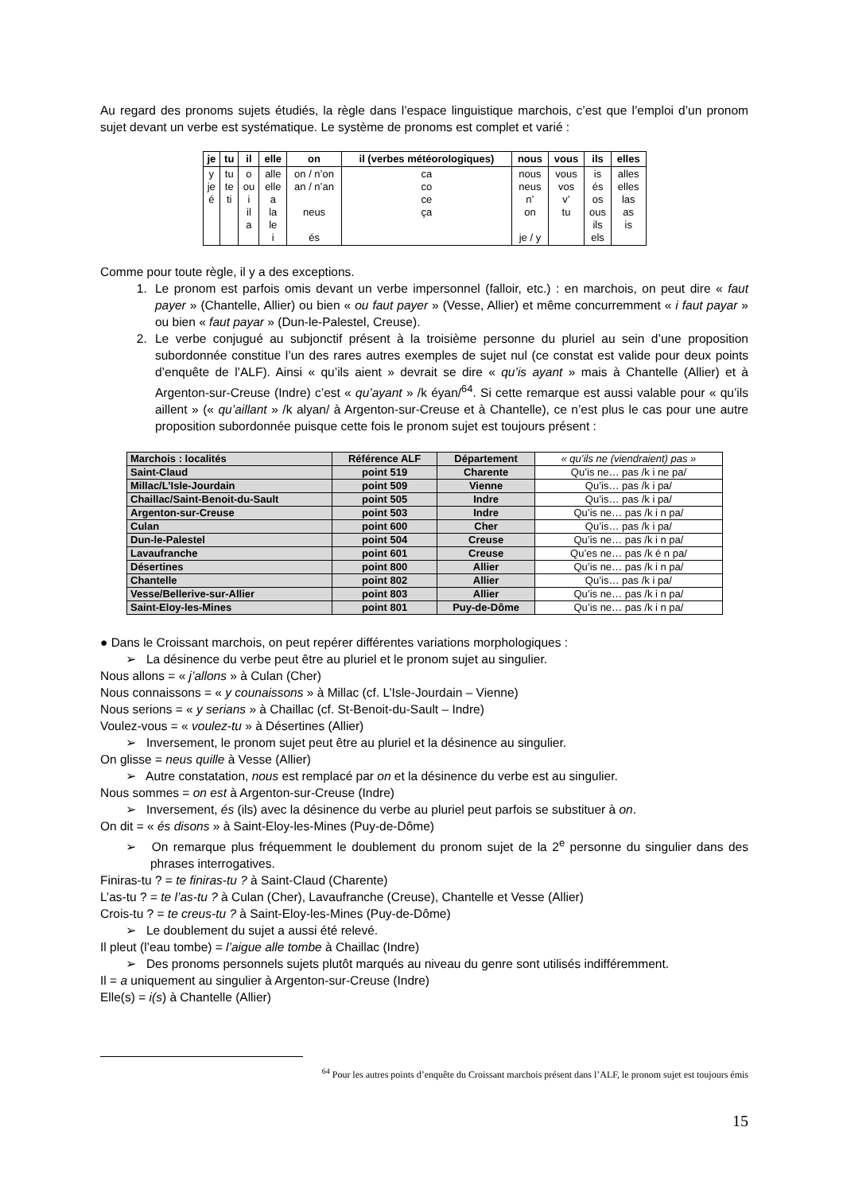Au regard des pronoms sujets étudiés, la règle dans l’espace linguistique marchois, c’est que l’emploi d’un pronom sujet devant un verbe est systématique. Le système de pronoms est complet et varié :
| je | tu | il | elle | on | il (verbes météorologiques) | nous | vous | ils | elles |
| --- | --- | --- | --- | --- | --- | --- | --- | --- | --- |
| y je é | tu te ti | o ou i il a | alle elle a la le i | on / n’on an / n’an neus és | ca co ce ça | nous neus n’ on je / y | vous vos v’ tu | is és os ous ils els | alles elles las as is |
Comme pour toute règle, il y a des exceptions.
1. Le pronom est parfois omis devant un verbe impersonnel (falloir, etc.) : en marchois, on peut dire « faut payer » (Chantelle, Allier) ou bien « ou faut payer » (Vesse, Allier) et même concurremment « i faut payar » ou bien « faut payar » (Dun-le-Palestel, Creuse).
2. Le verbe conjugué au subjonctif présent à la troisième personne du pluriel au sein d’une proposition subordonnée constitue l’un des rares autres exemples de sujet nul (ce constat est valide pour deux points d’enquête de l’ALF). Ainsi « qu’ils aient » devrait se dire « qu’is ayant » mais à Chantelle (Allier) et à Argenton-sur-Creuse (Indre) c’est « qu’ayant » /k éyan/<sup>64</sup>. Si cette remarque est aussi valable pour « qu’ils aillent » (« qu’aillant » /k alyan/ à Argenton-sur-Creuse et à Chantelle), ce n’est plus le cas pour une autre proposition subordonnée puisque cette fois le pronom sujet est toujours présent :
| Marchois : localités | Référence ALF | Département | « qu’ils ne (viendraient) pas » |
| Saint-Claud | point 519 | Charente | Qu’is ne… pas /k i ne pa/ |
| Millac/L’Isle-Jourdain | point 509 | Vienne | Qu’is… pas /k i pa/ |
| Chaillac/Saint-Benoit-du-Sault | point 505 | Indre | Qu’is… pas /k i pa/ |
| Argenton-sur-Creuse | point 503 | Indre | Qu’is ne… pas /k i n pa/ |
| Culan | point 600 | Cher | Qu’is… pas /k i pa/ |
| Dun-le-Palestel | point 504 | Creuse | Qu’is ne… pas /k i n pa/ |
| Lavaufranche | point 601 | Creuse | Qu’es ne… pas /k é n pa/ |
| Désertines | point 800 | Allier | Qu’is ne… pas /k i n pa/ |
| Chantelle | point 802 | Allier | Qu’is… pas /k i pa/ |
| Vesse/Bellerive-sur-Allier | point 803 | Allier | Qu’is ne… pas /k i n pa/ |
| Saint-Eloy-les-Mines | point 801 | Puy-de-Dôme | Qu’is ne… pas /k i n pa/ |
● Dans le Croissant marchois, on peut repérer différentes variations morphologiques :
➢ La désinence du verbe peut être au pluriel et le pronom sujet au singulier.
Nous allons = « j’allons » à Culan (Cher)
Nous connaissons = « y counaissons » à Millac (cf. L’Isle-Jourdain – Vienne)
Nous serions = « y serians » à Chaillac (cf. St-Benoit-du-Sault – Indre)
Voulez-vous = « voulez-tu » à Désertines (Allier)
➢ Inversement, le pronom sujet peut être au pluriel et la désinence au singulier.
On glisse = neus quille à Vesse (Allier)
➢ Autre constatation, nous est remplacé par on et la désinence du verbe est au singulier.
Nous sommes = on est à Argenton-sur-Creuse (Indre)
➢ Inversement, és (ils) avec la désinence du verbe au pluriel peut parfois se substituer à on.
On dit = « és disons » à Saint-Eloy-les-Mines (Puy-de-Dôme)
➢ On remarque plus fréquemment le doublement du pronom sujet de la 2<sup>e</sup> personne du singulier dans des phrases interrogatives.
Finiras-tu ? = te finiras-tu ? à Saint-Claud (Charente)
L’as-tu ? = te l’as-tu ? à Culan (Cher), Lavaufranche (Creuse), Chantelle et Vesse (Allier)
Crois-tu ? = te creus-tu ? à Saint-Eloy-les-Mines (Puy-de-Dôme)
➢ Le doublement du sujet a aussi été relevé.
Il pleut (l’eau tombe) = l’aigue alle tombe à Chaillac (Indre)
➢ Des pronoms personnels sujets plutôt marqués au niveau du genre sont utilisés indifféremment.
Il = a uniquement au singulier à Argenton-sur-Creuse (Indre)
Elle(s) = i(s) à Chantelle (Allier)
<sup>64</sup> Pour les autres points d’enquête du Croissant marchois présent dans l’ALF, le pronom sujet est toujours émis
15